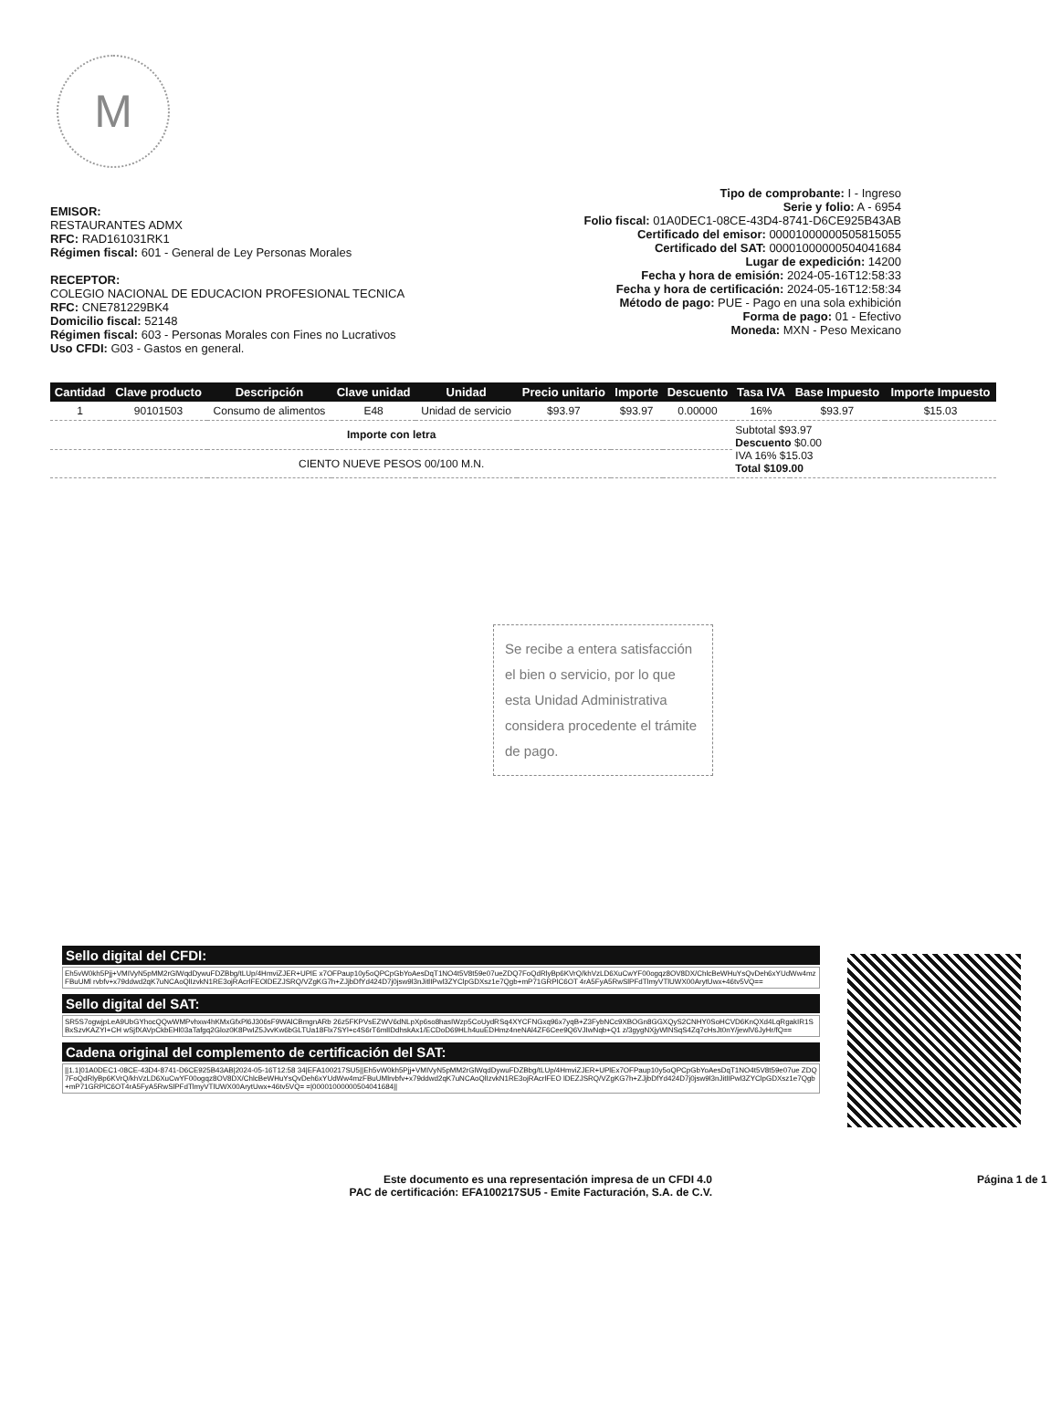M
EMISOR:
RESTAURANTES ADMX
RFC: RAD161031RK1
Régimen fiscal: 601 - General de Ley Personas Morales
RECEPTOR:
COLEGIO NACIONAL DE EDUCACION PROFESIONAL TECNICA
RFC: CNE781229BK4
Domicilio fiscal: 52148
Régimen fiscal: 603 - Personas Morales con Fines no Lucrativos
Uso CFDI: G03 - Gastos en general.
Tipo de comprobante: I - Ingreso
Serie y folio: A - 6954
Folio fiscal: 01A0DEC1-08CE-43D4-8741-D6CE925B43AB
Certificado del emisor: 00001000000505815055
Certificado del SAT: 00001000000504041684
Lugar de expedición: 14200
Fecha y hora de emisión: 2024-05-16T12:58:33
Fecha y hora de certificación: 2024-05-16T12:58:34
Método de pago: PUE - Pago en una sola exhibición
Forma de pago: 01 - Efectivo
Moneda: MXN - Peso Mexicano
| Cantidad | Clave producto | Descripción | Clave unidad | Unidad | Precio unitario | Importe | Descuento | Tasa IVA | Base Impuesto | Importe Impuesto |
| --- | --- | --- | --- | --- | --- | --- | --- | --- | --- | --- |
| 1 | 90101503 | Consumo de alimentos | E48 | Unidad de servicio | $93.97 | $93.97 | 0.00000 | 16% | $93.97 | $15.03 |
| Importe con letra | | | | | | | | Subtotal $93.97 Descuento $0.00 IVA 16% $15.03 Total $109.00 | | |
| CIENTO NUEVE PESOS 00/100 M.N. | | | | | | | | | | |
Se recibe a entera satisfacción el bien o servicio, por lo que esta Unidad Administrativa considera procedente el trámite de pago.
Sello digital del CFDI:
Eh5vW0kh5Pjj+VMIVyN5pMM2rGlWqdDywuFDZBbg/tLUp/4HmviZJER+UPlE x7OFPaup10y5oQPCpGbYoAesDqT1NO4t5V8t59e07ueZDQ7FoQdRlyBp6KVrQ/khVzLD6XuCwYF00ogqz8OV8DX/ChlcBeWHuYsQvDeh6xYUdWw4mzFBuUMl rvbfv+x79ddwd2qK7uNCAoQlIzvkN1RE3ojRAcrlFEOlDEZJSRQ/VZgKG7h+ZJjbDfYd424D7j0jsw9l3nJitlIPwl3ZYClpGDXsz1e7Qgb+mP71GRPlC6OT 4rA5FyA5RwSlPFdTlmyVTlUWX00ArytUwx+46tv5VQ==
Sello digital del SAT:
SR5S7ogwjpLeA9UbGYhocQQwWMPvhxw4hKMxGfxPl6J306sF9WAlCBmgnARb 26z5FKPVsEZWV6dNLpXp6so8hasIWzp5CoUydRSq4XYCFNGxq96x7yqB+Z3FybNCc9XBOGn8GGXQyS2CNHY0SoHCVD6KnQXd4LqRgakIR1SBxSzvKAZYI+CH wSjfXAVpCkbEHl03aTafgq2Gloz0K8PwIZ5JvvKw6bGLTUa18Flx7SYl+c4S6rT6mlIDdhskAx1/ECDoD69HLh4uuEDHmz4neNAl4ZF6Cee9Q6VJIwNqb+Q1 z/3gygNXjyWlNSqS4Zq7cHsJt0nY/jewlV6JyHr/fQ==
Cadena original del complemento de certificación del SAT:
||1.1|01A0DEC1-08CE-43D4-8741-D6CE925B43AB|2024-05-16T12:58 34|EFA100217SU5||Eh5vW0kh5Pjj+VMIVyN5pMM2rGlWqdDywuFDZBbg/tLUp/4HmviZJER+UPlEx7OFPaup10y5oQPCpGbYoAesDqT1NO4t5V8t59e07ue ZDQ7FoQdRlyBp6KVrQ/khVzLD6XuCwYF00ogqz8OV8DX/ChlcBeWHuYsQvDeh6xYUdWw4mzFBuUMlrvbfv+x79ddwd2qK7uNCAoQlIzvkN1RE3ojRAcrlFEO lDEZJSRQ/VZgKG7h+ZJjbDfYd424D7j0jsw9l3nJitlIPwl3ZYClpGDXsz1e7Qgb+mP71GRPlC6OT4rA5FyA5RwSlPFdTlmyVTlUWX00ArytUwx+46tv5VQ= =|00001000000504041684||
Este documento es una representación impresa de un CFDI 4.0
PAC de certificación: EFA100217SU5 - Emite Facturación, S.A. de C.V.
Página 1 de 1